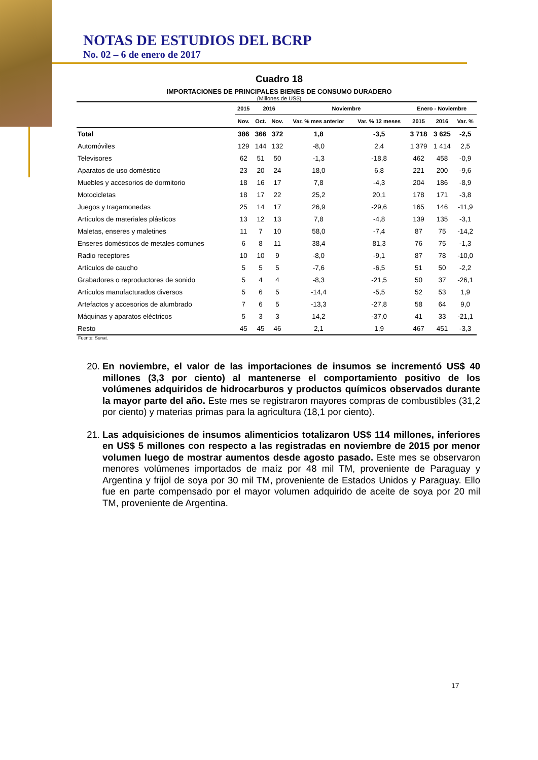NOTAS DE ESTUDIOS DEL BCRP
No. 02 – 6 de enero de 2017
Cuadro 18
IMPORTACIONES DE PRINCIPALES BIENES DE CONSUMO DURADERO
(Millones de US$)
| | 2015 | 2016 | | Noviembre | | Enero - Noviembre | | |
| --- | --- | --- | --- | --- | --- | --- | --- | --- |
| | Nov. | Oct. | Nov. | Var. % mes anterior | Var. % 12 meses | 2015 | 2016 | Var. % |
| Total | 386 | 366 | 372 | 1,8 | -3,5 | 3 718 | 3 625 | -2,5 |
| Automóviles | 129 | 144 | 132 | -8,0 | 2,4 | 1 379 | 1 414 | 2,5 |
| Televisores | 62 | 51 | 50 | -1,3 | -18,8 | 462 | 458 | -0,9 |
| Aparatos de uso doméstico | 23 | 20 | 24 | 18,0 | 6,8 | 221 | 200 | -9,6 |
| Muebles y accesorios de dormitorio | 18 | 16 | 17 | 7,8 | -4,3 | 204 | 186 | -8,9 |
| Motocicletas | 18 | 17 | 22 | 25,2 | 20,1 | 178 | 171 | -3,8 |
| Juegos y tragamonedas | 25 | 14 | 17 | 26,9 | -29,6 | 165 | 146 | -11,9 |
| Artículos de materiales plásticos | 13 | 12 | 13 | 7,8 | -4,8 | 139 | 135 | -3,1 |
| Maletas, enseres y maletines | 11 | 7 | 10 | 58,0 | -7,4 | 87 | 75 | -14,2 |
| Enseres domésticos de metales comunes | 6 | 8 | 11 | 38,4 | 81,3 | 76 | 75 | -1,3 |
| Radio receptores | 10 | 10 | 9 | -8,0 | -9,1 | 87 | 78 | -10,0 |
| Artículos de caucho | 5 | 5 | 5 | -7,6 | -6,5 | 51 | 50 | -2,2 |
| Grabadores o reproductores de sonido | 5 | 4 | 4 | -8,3 | -21,5 | 50 | 37 | -26,1 |
| Artículos manufacturados diversos | 5 | 6 | 5 | -14,4 | -5,5 | 52 | 53 | 1,9 |
| Artefactos y accesorios de alumbrado | 7 | 6 | 5 | -13,3 | -27,8 | 58 | 64 | 9,0 |
| Máquinas y aparatos eléctricos | 5 | 3 | 3 | 14,2 | -37,0 | 41 | 33 | -21,1 |
| Resto | 45 | 45 | 46 | 2,1 | 1,9 | 467 | 451 | -3,3 |
Fuente: Sunat.
20. En noviembre, el valor de las importaciones de insumos se incrementó US$ 40 millones (3,3 por ciento) al mantenerse el comportamiento positivo de los volúmenes adquiridos de hidrocarburos y productos químicos observados durante la mayor parte del año. Este mes se registraron mayores compras de combustibles (31,2 por ciento) y materias primas para la agricultura (18,1 por ciento).
21. Las adquisiciones de insumos alimenticios totalizaron US$ 114 millones, inferiores en US$ 5 millones con respecto a las registradas en noviembre de 2015 por menor volumen luego de mostrar aumentos desde agosto pasado. Este mes se observaron menores volúmenes importados de maíz por 48 mil TM, proveniente de Paraguay y Argentina y frijol de soya por 30 mil TM, proveniente de Estados Unidos y Paraguay. Ello fue en parte compensado por el mayor volumen adquirido de aceite de soya por 20 mil TM, proveniente de Argentina.
17